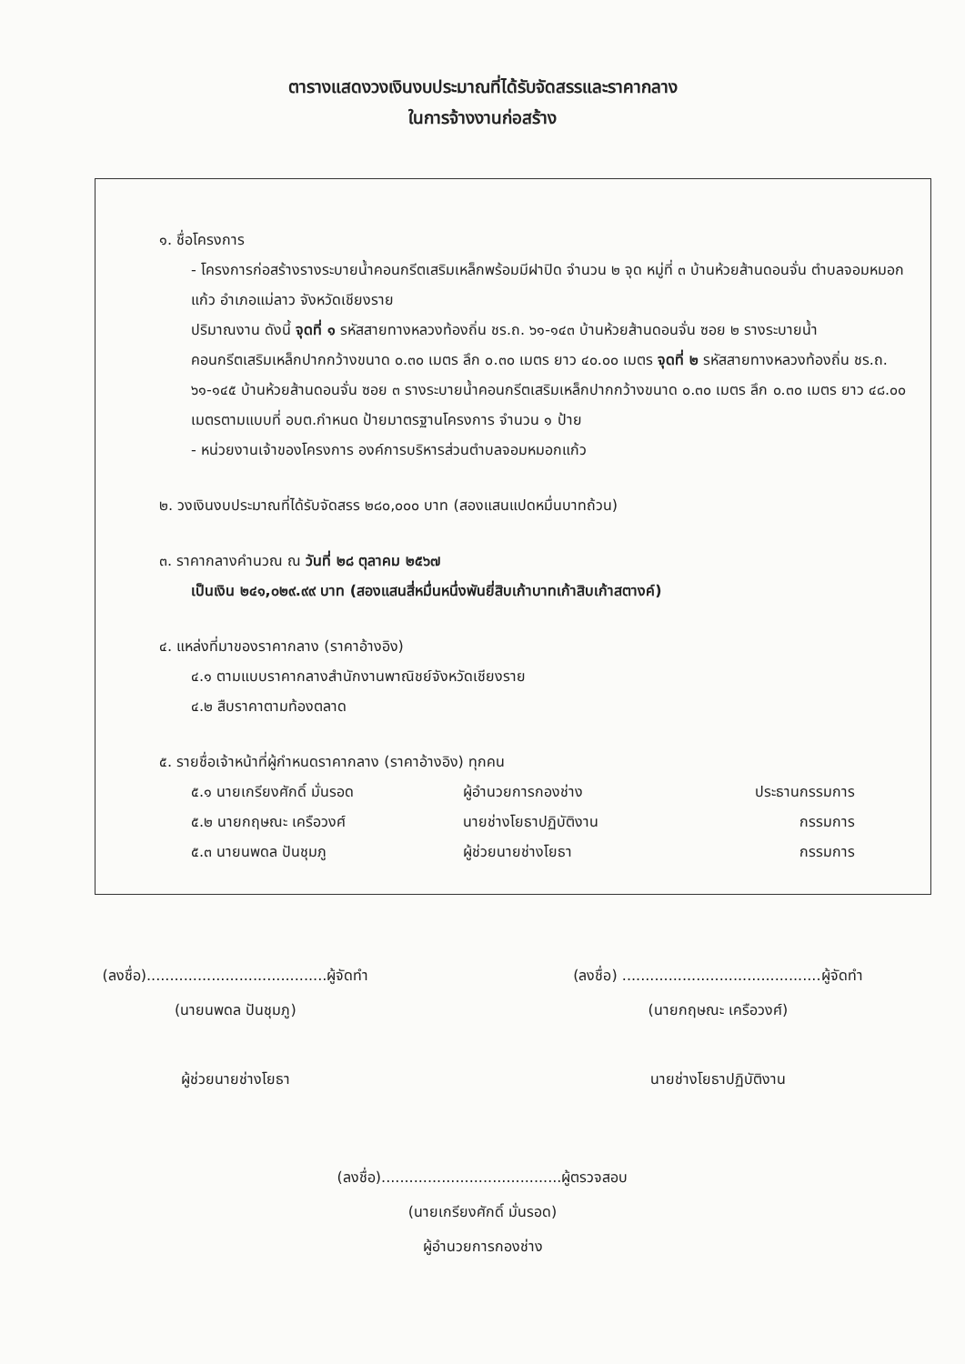ตารางแสดงวงเงินงบประมาณที่ได้รับจัดสรรและราคากลาง
ในการจ้างงานก่อสร้าง
๑. ชื่อโครงการ
- โครงการก่อสร้างรางระบายน้ำคอนกรีตเสริมเหล็กพร้อมมีฝาปิด จำนวน ๒ จุด หมู่ที่ ๓ บ้านห้วยส้านดอนจั่น ตำบลจอมหมอกแก้ว อำเภอแม่ลาว จังหวัดเชียงราย
ปริมาณงาน ดังนี้ จุดที่ ๑ รหัสสายทางหลวงท้องถิ่น ชร.ถ. ๖๑-๑๔๓ บ้านห้วยส้านดอนจั่น ซอย ๒ รางระบายน้ำคอนกรีตเสริมเหล็กปากกว้างขนาด ๐.๓๐ เมตร ลึก ๐.๓๐ เมตร ยาว ๔๐.๐๐ เมตร จุดที่ ๒ รหัสสายทางหลวงท้องถิ่น ชร.ถ. ๖๑-๑๔๕ บ้านห้วยส้านดอนจั่น ซอย ๓ รางระบายน้ำคอนกรีตเสริมเหล็กปากกว้างขนาด ๐.๓๐ เมตร ลึก ๐.๓๐ เมตร ยาว ๔๘.๐๐ เมตรตามแบบที่ อบต.กำหนด ป้ายมาตรฐานโครงการ จำนวน ๑ ป้าย
- หน่วยงานเจ้าของโครงการ องค์การบริหารส่วนตำบลจอมหมอกแก้ว
๒. วงเงินงบประมาณที่ได้รับจัดสรร ๒๘๐,๐๐๐ บาท (สองแสนแปดหมื่นบาทถ้วน)
๓. ราคากลางคำนวณ ณ วันที่ ๒๘ ตุลาคม ๒๕๖๗
เป็นเงิน ๒๔๑,๐๒๙.๙๙ บาท (สองแสนสี่หมื่นหนึ่งพันยี่สิบเก้าบาทเก้าสิบเก้าสตางค์)
๔. แหล่งที่มาของราคากลาง (ราคาอ้างอิง)
๔.๑ ตามแบบราคากลางสำนักงานพาณิชย์จังหวัดเชียงราย
๔.๒ สืบราคาตามท้องตลาด
๕. รายชื่อเจ้าหน้าที่ผู้กำหนดราคากลาง (ราคาอ้างอิง) ทุกคน
| ๕.๑ นายเกรียงศักดิ์ มั่นรอด | ผู้อำนวยการกองช่าง | ประธานกรรมการ |
| ๕.๒ นายกฤษณะ เครือวงศ์ | นายช่างโยธาปฏิบัติงาน | กรรมการ |
| ๕.๓ นายนพดล ปันชุมภู | ผู้ช่วยนายช่างโยธา | กรรมการ |
(ลงชื่อ).......................................ผู้จัดทำ
(นายนพดล ปันชุมภู)
ผู้ช่วยนายช่างโยธา
(ลงชื่อ) ...........................................ผู้จัดทำ
(นายกฤษณะ เครือวงศ์)
นายช่างโยธาปฏิบัติงาน
(ลงชื่อ).......................................ผู้ตรวจสอบ
(นายเกรียงศักดิ์ มั่นรอด)
ผู้อำนวยการกองช่าง